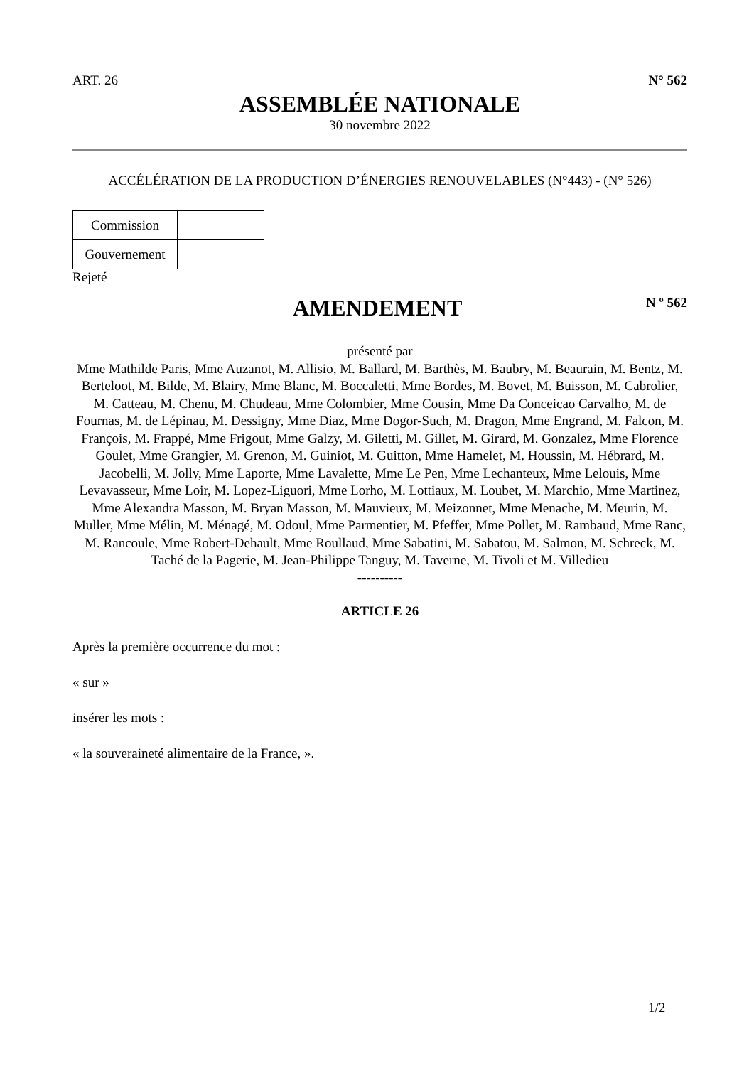ART. 26 N° 562
ASSEMBLÉE NATIONALE
30 novembre 2022
ACCÉLÉRATION DE LA PRODUCTION D’ÉNERGIES RENOUVELABLES (N°443) - (N° 526)
| Commission | |
| Gouvernement | |
Rejeté
AMENDEMENT
N º 562
présenté par
Mme Mathilde Paris, Mme Auzanot, M. Allisio, M. Ballard, M. Barthès, M. Baubry, M. Beaurain, M. Bentz, M. Berteloot, M. Bilde, M. Blairy, Mme Blanc, M. Boccaletti, Mme Bordes, M. Bovet, M. Buisson, M. Cabrolier, M. Catteau, M. Chenu, M. Chudeau, Mme Colombier, Mme Cousin, Mme Da Conceicao Carvalho, M. de Fournas, M. de Lépinau, M. Dessigny, Mme Diaz, Mme Dogor-Such, M. Dragon, Mme Engrand, M. Falcon, M. François, M. Frappé, Mme Frigout, Mme Galzy, M. Giletti, M. Gillet, M. Girard, M. Gonzalez, Mme Florence Goulet, Mme Grangier, M. Grenon, M. Guiniot, M. Guitton, Mme Hamelet, M. Houssin, M. Hébrard, M. Jacobelli, M. Jolly, Mme Laporte, Mme Lavalette, Mme Le Pen, Mme Lechanteux, Mme Lelouis, Mme Levavasseur, Mme Loir, M. Lopez-Liguori, Mme Lorho, M. Lottiaux, M. Loubet, M. Marchio, Mme Martinez, Mme Alexandra Masson, M. Bryan Masson, M. Mauvieux, M. Meizonnet, Mme Menache, M. Meurin, M. Muller, Mme Mélin, M. Ménagé, M. Odoul, Mme Parmentier, M. Pfeffer, Mme Pollet, M. Rambaud, Mme Ranc, M. Rancoule, Mme Robert-Dehault, Mme Roullaud, Mme Sabatini, M. Sabatou, M. Salmon, M. Schreck, M. Taché de la Pagerie, M. Jean-Philippe Tanguy, M. Taverne, M. Tivoli et M. Villedieu
----------
ARTICLE 26
Après la première occurrence du mot :
« sur »
insérer les mots :
« la souveraineté alimentaire de la France, ».
1/2